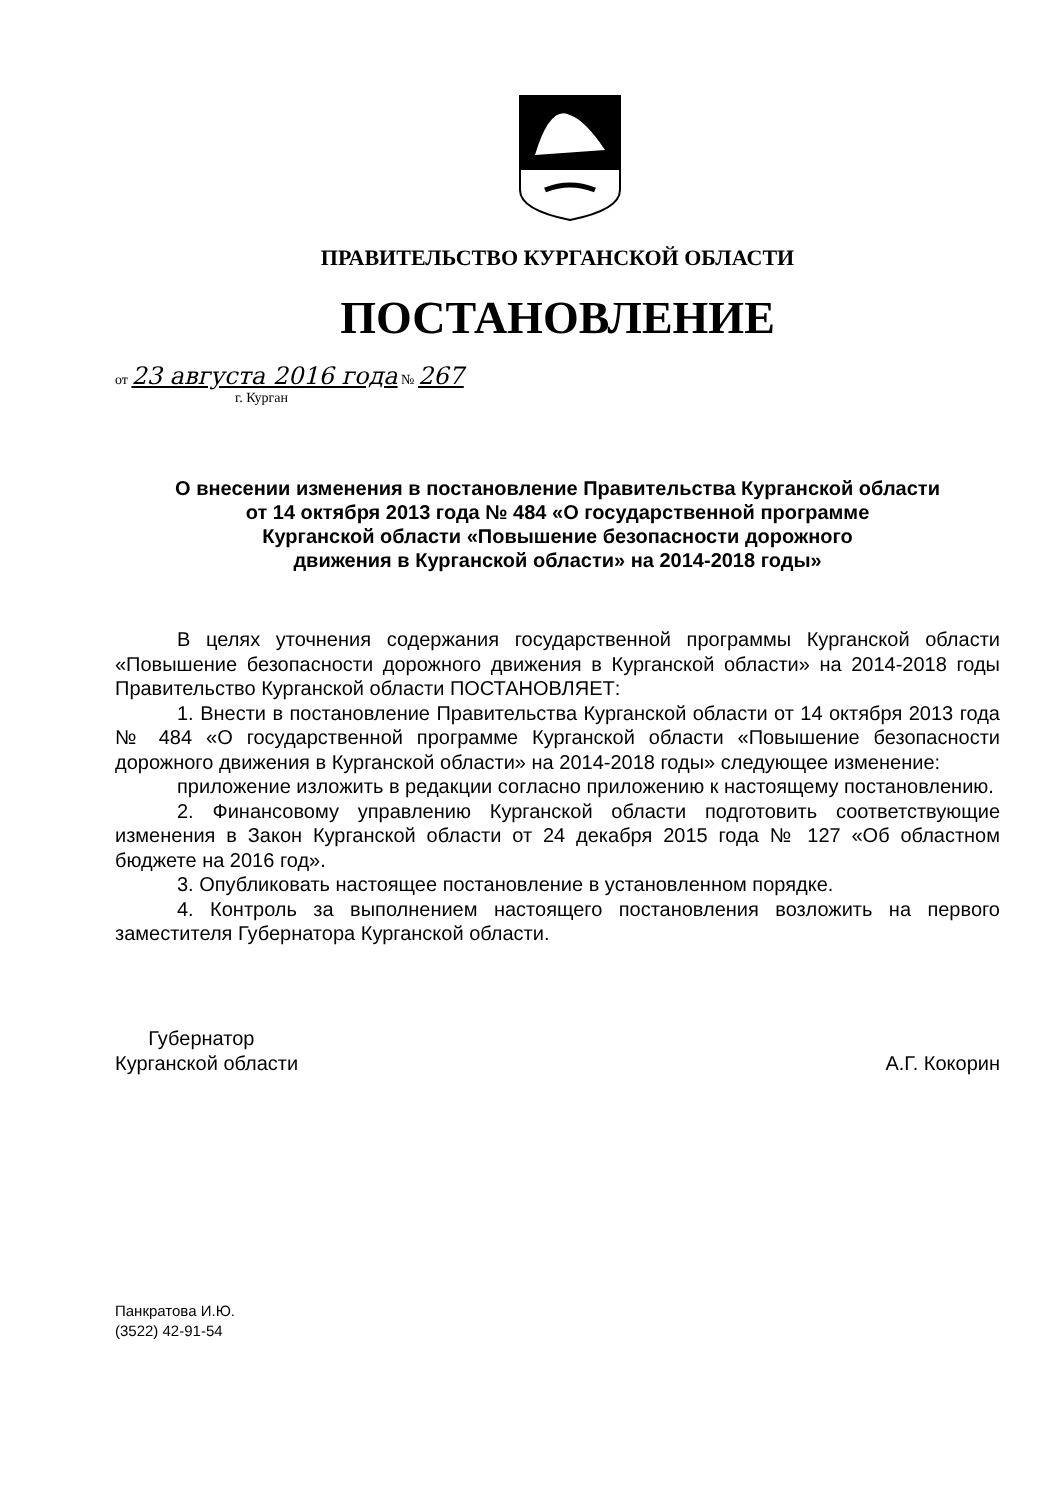ПРАВИТЕЛЬСТВО КУРГАНСКОЙ ОБЛАСТИ
ПОСТАНОВЛЕНИЕ
от 23 августа 2016 года № 267
г. Курган
О внесении изменения в постановление Правительства Курганской области
от 14 октября 2013 года № 484 «О государственной программе
Курганской области «Повышение безопасности дорожного
движения в Курганской области» на 2014-2018 годы»
В целях уточнения содержания государственной программы Курганской области «Повышение безопасности дорожного движения в Курганской области» на 2014-2018 годы Правительство Курганской области ПОСТАНОВЛЯЕТ:
1. Внести в постановление Правительства Курганской области от 14 октября 2013 года № 484 «О государственной программе Курганской области «Повышение безопасности дорожного движения в Курганской области» на 2014-2018 годы» следующее изменение:
приложение изложить в редакции согласно приложению к настоящему постановлению.
2. Финансовому управлению Курганской области подготовить соответствующие изменения в Закон Курганской области от 24 декабря 2015 года № 127 «Об областном бюджете на 2016 год».
3. Опубликовать настоящее постановление в установленном порядке.
4. Контроль за выполнением настоящего постановления возложить на первого заместителя Губернатора Курганской области.
Губернатор
Курганской области
А.Г. Кокорин
Панкратова И.Ю.
(3522) 42-91-54